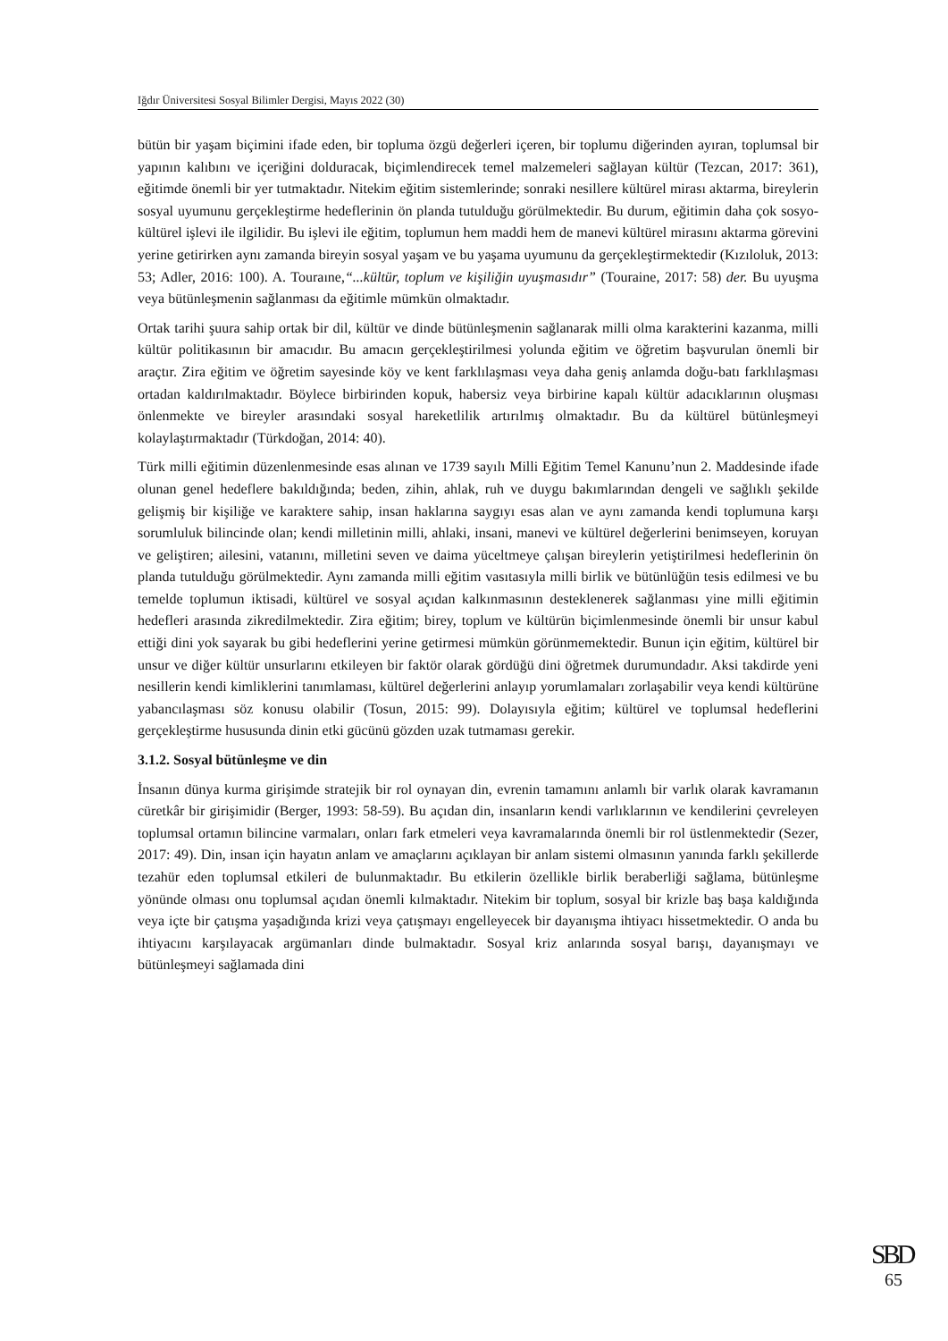Iğdır Üniversitesi Sosyal Bilimler Dergisi, Mayıs 2022 (30)
bütün bir yaşam biçimini ifade eden, bir topluma özgü değerleri içeren, bir toplumu diğerinden ayıran, toplumsal bir yapının kalıbını ve içeriğini dolduracak, biçimlendirecek temel malzemeleri sağlayan kültür (Tezcan, 2017: 361), eğitimde önemli bir yer tutmaktadır. Nitekim eğitim sistemlerinde; sonraki nesillere kültürel mirası aktarma, bireylerin sosyal uyumunu gerçekleştirme hedeflerinin ön planda tutulduğu görülmektedir. Bu durum, eğitimin daha çok sosyo-kültürel işlevi ile ilgilidir. Bu işlevi ile eğitim, toplumun hem maddi hem de manevi kültürel mirasını aktarma görevini yerine getirirken aynı zamanda bireyin sosyal yaşam ve bu yaşama uyumunu da gerçekleştirmektedir (Kızıloluk, 2013: 53; Adler, 2016: 100). A. Touraıne,“...kültür, toplum ve kişiliğin uyuşmasıdır” (Touraine, 2017: 58) der. Bu uyuşma veya bütünleşmenin sağlanması da eğitimle mümkün olmaktadır.
Ortak tarihi şuura sahip ortak bir dil, kültür ve dinde bütünleşmenin sağlanarak milli olma karakterini kazanma, milli kültür politikasının bir amacıdır. Bu amacın gerçekleştirilmesi yolunda eğitim ve öğretim başvurulan önemli bir araçtır. Zira eğitim ve öğretim sayesinde köy ve kent farklılaşması veya daha geniş anlamda doğu-batı farklılaşması ortadan kaldırılmaktadır. Böylece birbirinden kopuk, habersiz veya birbirine kapalı kültür adacıklarının oluşması önlenmekte ve bireyler arasındaki sosyal hareketlilik artırılmış olmaktadır. Bu da kültürel bütünleşmeyi kolaylaştırmaktadır (Türkdoğan, 2014: 40).
Türk milli eğitimin düzenlenmesinde esas alınan ve 1739 sayılı Milli Eğitim Temel Kanunu’nun 2. Maddesinde ifade olunan genel hedeflere bakıldığında; beden, zihin, ahlak, ruh ve duygu bakımlarından dengeli ve sağlıklı şekilde gelişmiş bir kişiliğe ve karaktere sahip, insan haklarına saygıyı esas alan ve aynı zamanda kendi toplumuna karşı sorumluluk bilincinde olan; kendi milletinin milli, ahlaki, insani, manevi ve kültürel değerlerini benimseyen, koruyan ve geliştiren; ailesini, vatanını, milletini seven ve daima yüceltmeye çalışan bireylerin yetiştirilmesi hedeflerinin ön planda tutulduğu görülmektedir. Aynı zamanda milli eğitim vasıtasıyla milli birlik ve bütünlüğün tesis edilmesi ve bu temelde toplumun iktisadi, kültürel ve sosyal açıdan kalkınmasının desteklenerek sağlanması yine milli eğitimin hedefleri arasında zikredilmektedir. Zira eğitim; birey, toplum ve kültürün biçimlenmesinde önemli bir unsur kabul ettiği dini yok sayarak bu gibi hedeflerini yerine getirmesi mümkün görünmemektedir. Bunun için eğitim, kültürel bir unsur ve diğer kültür unsurlarını etkileyen bir faktör olarak gördüğü dini öğretmek durumundadır. Aksi takdirde yeni nesillerin kendi kimliklerini tanımlaması, kültürel değerlerini anlayıp yorumlamaları zorlaşabilir veya kendi kültürüne yabancılaşması söz konusu olabilir (Tosun, 2015: 99). Dolayısıyla eğitim; kültürel ve toplumsal hedeflerini gerçekleştirme hususunda dinin etki gücünü gözden uzak tutmaması gerekir.
3.1.2. Sosyal bütünleşme ve din
İnsanın dünya kurma girişimde stratejik bir rol oynayan din, evrenin tamamını anlamlı bir varlık olarak kavramanın cüretkâr bir girişimidir (Berger, 1993: 58-59). Bu açıdan din, insanların kendi varlıklarının ve kendilerini çevreleyen toplumsal ortamın bilincine varmaları, onları fark etmeleri veya kavramalarında önemli bir rol üstlenmektedir (Sezer, 2017: 49). Din, insan için hayatın anlam ve amaçlarını açıklayan bir anlam sistemi olmasının yanında farklı şekillerde tezahür eden toplumsal etkileri de bulunmaktadır. Bu etkilerin özellikle birlik beraberliği sağlama, bütünleşme yönünde olması onu toplumsal açıdan önemli kılmaktadır. Nitekim bir toplum, sosyal bir krizle baş başa kaldığında veya içte bir çatışma yaşadığında krizi veya çatışmayı engelleyecek bir dayanışma ihtiyacı hissetmektedir. O anda bu ihtiyacını karşılayacak argümanları dinde bulmaktadır. Sosyal kriz anlarında sosyal barışı, dayanışmayı ve bütünleşmeyi sağlamada dini
SBD
65